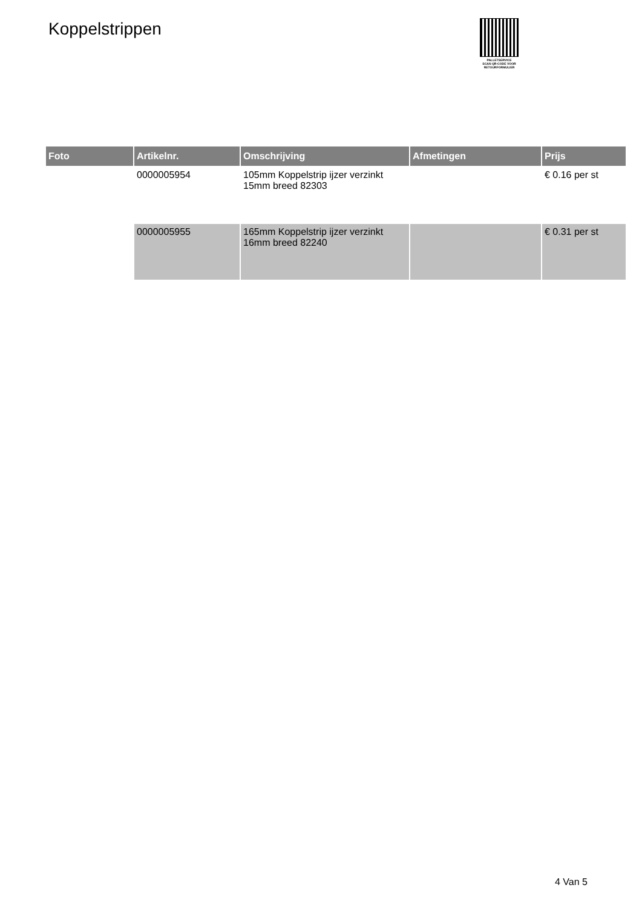Koppelstrippen
PALLETSERVICE
SCAN QR-CODE VOOR
RETOURFORMULIER
| Foto | Artikelnr. | Omschrijving | Afmetingen | Prijs |
| --- | --- | --- | --- | --- |
| | 0000005954 | 105mm Koppelstrip ijzer verzinkt 15mm breed 82303 | | € 0.16 per st |
| | 0000005955 | 165mm Koppelstrip ijzer verzinkt 16mm breed 82240 | | € 0.31 per st |
4 Van 5